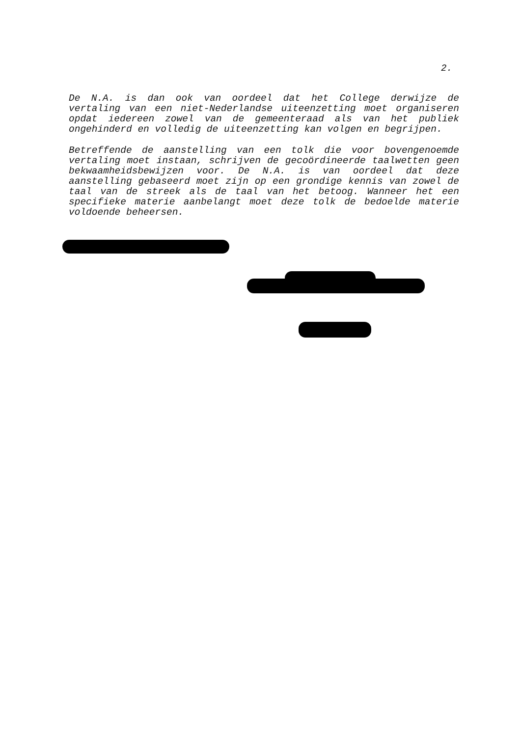2.
De N.A. is dan ook van oordeel dat het College derwijze de vertaling van een niet-Nederlandse uiteenzetting moet organiseren opdat iedereen zowel van de gemeenteraad als van het publiek ongehinderd en volledig de uiteenzetting kan volgen en begrijpen.
Betreffende de aanstelling van een tolk die voor bovengenoemde vertaling moet instaan, schrijven de gecoördineerde taalwetten geen bekwaamheidsbewijzen voor. De N.A. is van oordeel dat deze aanstelling gebaseerd moet zijn op een grondige kennis van zowel de taal van de streek als de taal van het betoog. Wanneer het een specifieke materie aanbelangt moet deze tolk de bedoelde materie voldoende beheersen.